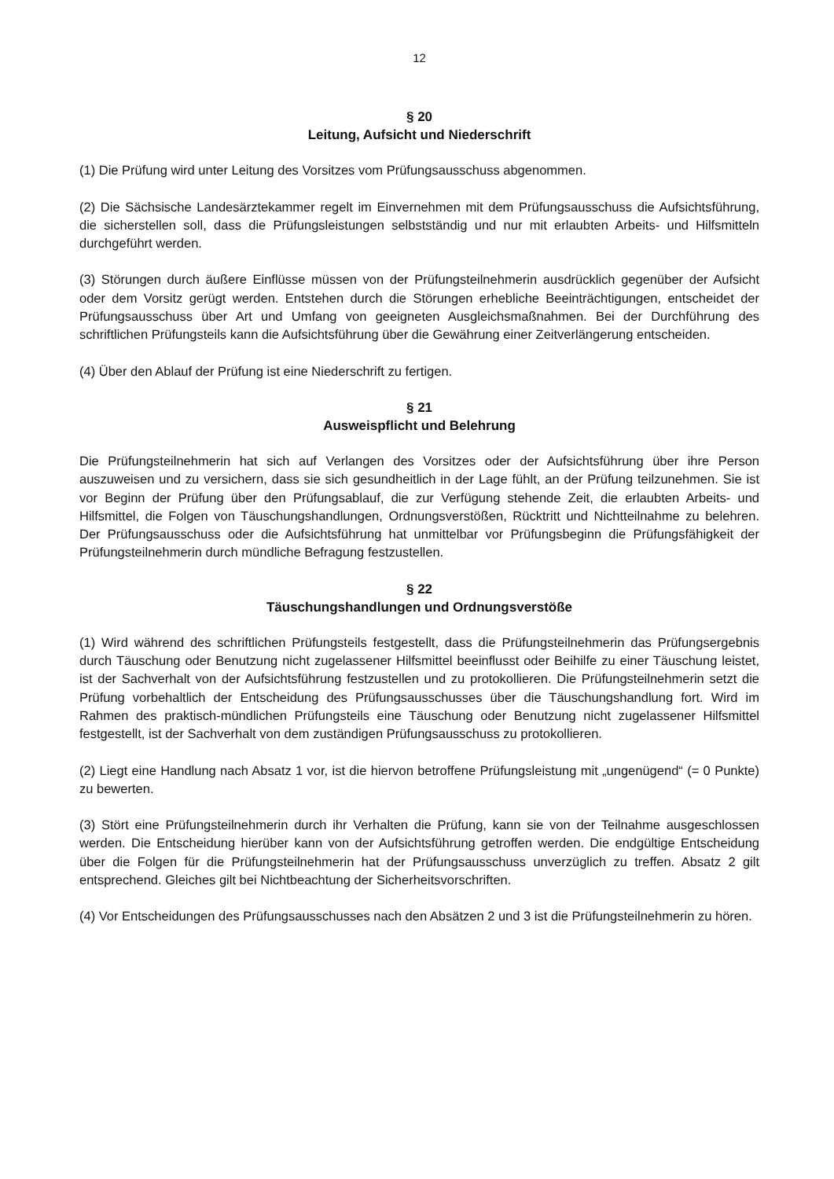12
§ 20
Leitung, Aufsicht und Niederschrift
(1) Die Prüfung wird unter Leitung des Vorsitzes vom Prüfungsausschuss abgenommen.
(2) Die Sächsische Landesärztekammer regelt im Einvernehmen mit dem Prüfungsausschuss die Aufsichtsführung, die sicherstellen soll, dass die Prüfungsleistungen selbstständig und nur mit erlaubten Arbeits- und Hilfsmitteln durchgeführt werden.
(3) Störungen durch äußere Einflüsse müssen von der Prüfungsteilnehmerin ausdrücklich gegenüber der Aufsicht oder dem Vorsitz gerügt werden. Entstehen durch die Störungen erhebliche Beeinträchtigungen, entscheidet der Prüfungsausschuss über Art und Umfang von geeigneten Ausgleichsmaßnahmen. Bei der Durchführung des schriftlichen Prüfungsteils kann die Aufsichtsführung über die Gewährung einer Zeitverlängerung entscheiden.
(4) Über den Ablauf der Prüfung ist eine Niederschrift zu fertigen.
§ 21
Ausweispflicht und Belehrung
Die Prüfungsteilnehmerin hat sich auf Verlangen des Vorsitzes oder der Aufsichtsführung über ihre Person auszuweisen und zu versichern, dass sie sich gesundheitlich in der Lage fühlt, an der Prüfung teilzunehmen. Sie ist vor Beginn der Prüfung über den Prüfungsablauf, die zur Verfügung stehende Zeit, die erlaubten Arbeits- und Hilfsmittel, die Folgen von Täuschungshandlungen, Ordnungsverstößen, Rücktritt und Nichtteilnahme zu belehren. Der Prüfungsausschuss oder die Aufsichtsführung hat unmittelbar vor Prüfungsbeginn die Prüfungsfähigkeit der Prüfungsteilnehmerin durch mündliche Befragung festzustellen.
§ 22
Täuschungshandlungen und Ordnungsverstöße
(1) Wird während des schriftlichen Prüfungsteils festgestellt, dass die Prüfungsteilnehmerin das Prüfungsergebnis durch Täuschung oder Benutzung nicht zugelassener Hilfsmittel beeinflusst oder Beihilfe zu einer Täuschung leistet, ist der Sachverhalt von der Aufsichtsführung festzustellen und zu protokollieren. Die Prüfungsteilnehmerin setzt die Prüfung vorbehaltlich der Entscheidung des Prüfungsausschusses über die Täuschungshandlung fort. Wird im Rahmen des praktisch-mündlichen Prüfungsteils eine Täuschung oder Benutzung nicht zugelassener Hilfsmittel festgestellt, ist der Sachverhalt von dem zuständigen Prüfungsausschuss zu protokollieren.
(2) Liegt eine Handlung nach Absatz 1 vor, ist die hiervon betroffene Prüfungsleistung mit „ungenügend“ (= 0 Punkte) zu bewerten.
(3) Stört eine Prüfungsteilnehmerin durch ihr Verhalten die Prüfung, kann sie von der Teilnahme ausgeschlossen werden. Die Entscheidung hierüber kann von der Aufsichtsführung getroffen werden. Die endgültige Entscheidung über die Folgen für die Prüfungsteilnehmerin hat der Prüfungsausschuss unverzüglich zu treffen. Absatz 2 gilt entsprechend. Gleiches gilt bei Nichtbeachtung der Sicherheitsvorschriften.
(4) Vor Entscheidungen des Prüfungsausschusses nach den Absätzen 2 und 3 ist die Prüfungsteilnehmerin zu hören.